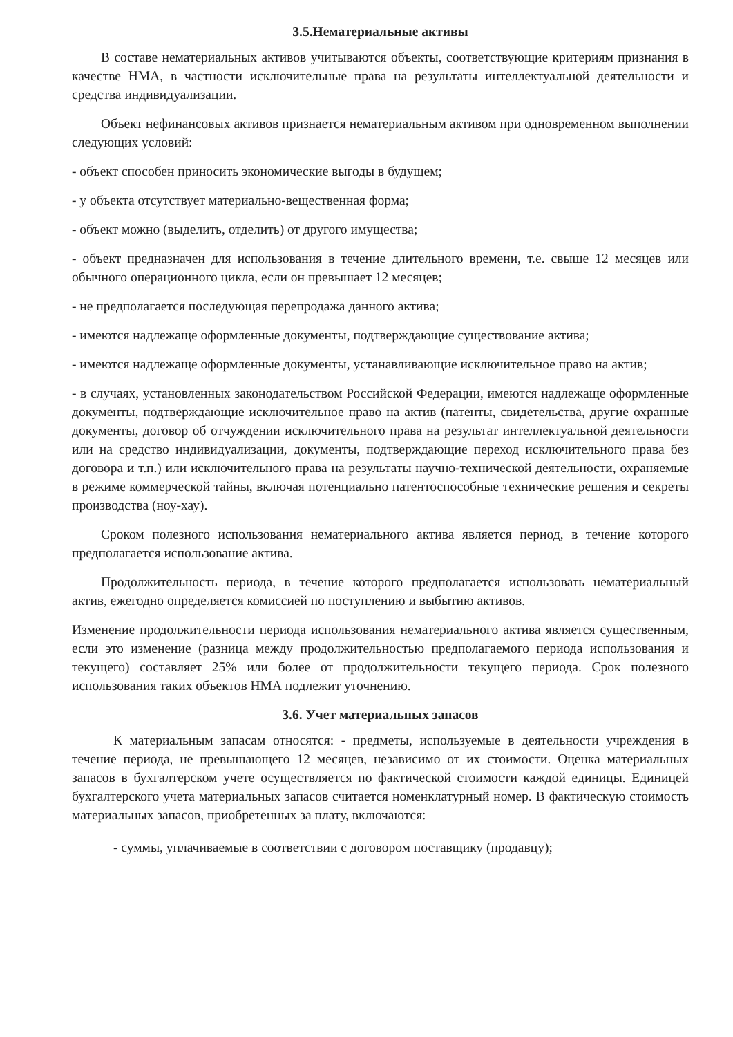3.5.Нематериальные активы
В составе нематериальных активов учитываются объекты, соответствующие критериям признания в качестве НМА, в частности исключительные права на результаты интеллектуальной деятельности и средства индивидуализации.
Объект нефинансовых активов признается нематериальным активом при одновременном выполнении следующих условий:
- объект способен приносить экономические выгоды в будущем;
- у объекта отсутствует материально-вещественная форма;
- объект можно (выделить, отделить) от другого имущества;
- объект предназначен для использования в течение длительного времени, т.е. свыше 12 месяцев или обычного операционного цикла, если он превышает 12 месяцев;
- не предполагается последующая перепродажа данного актива;
- имеются надлежаще оформленные документы, подтверждающие существование актива;
- имеются надлежаще оформленные документы, устанавливающие исключительное право на актив;
- в случаях, установленных законодательством Российской Федерации, имеются надлежаще оформленные документы, подтверждающие исключительное право на актив (патенты, свидетельства, другие охранные документы, договор об отчуждении исключительного права на результат интеллектуальной деятельности или на средство индивидуализации, документы, подтверждающие переход исключительного права без договора и т.п.) или исключительного права на результаты научно-технической деятельности, охраняемые в режиме коммерческой тайны, включая потенциально патентоспособные технические решения и секреты производства (ноу-хау).
Сроком полезного использования нематериального актива является период, в течение которого предполагается использование актива.
Продолжительность периода, в течение которого предполагается использовать нематериальный актив, ежегодно определяется комиссией по поступлению и выбытию активов.
Изменение продолжительности периода использования нематериального актива является существенным, если это изменение (разница между продолжительностью предполагаемого периода использования и текущего) составляет 25% или более от продолжительности текущего периода. Срок полезного использования таких объектов НМА подлежит уточнению.
3.6. Учет материальных запасов
К материальным запасам относятся: - предметы, используемые в деятельности учреждения в течение периода, не превышающего 12 месяцев, независимо от их стоимости. Оценка материальных запасов в бухгалтерском учете осуществляется по фактической стоимости каждой единицы. Единицей бухгалтерского учета материальных запасов считается номенклатурный номер. В фактическую стоимость материальных запасов, приобретенных за плату, включаются:
- суммы, уплачиваемые в соответствии с договором поставщику (продавцу);